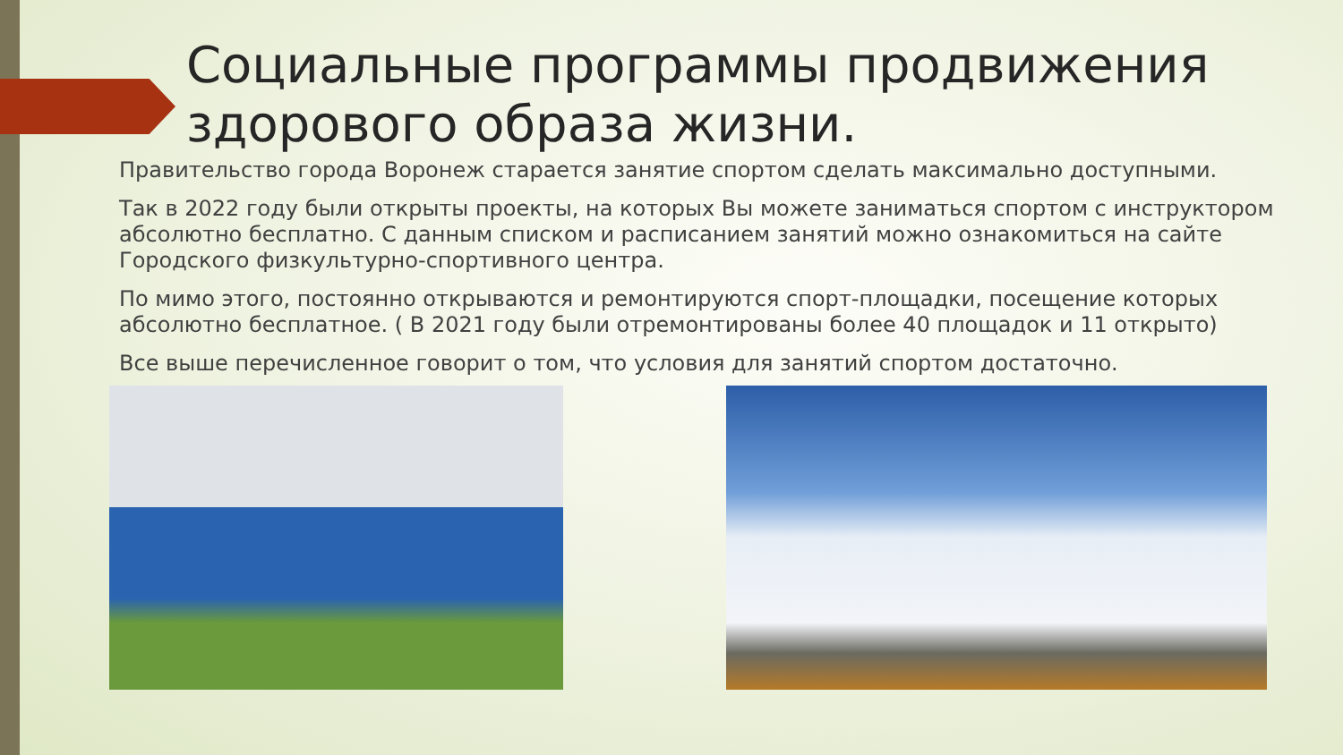Социальные программы продвижения здорового образа жизни.
Правительство города Воронеж старается занятие спортом сделать максимально доступными.
Так в 2022 году были открыты проекты, на которых Вы можете заниматься спортом с инструктором абсолютно бесплатно. С данным списком и расписанием занятий можно ознакомиться на сайте Городского физкультурно-спортивного центра.
По мимо этого, постоянно открываются и ремонтируются спорт-площадки, посещение которых абсолютно бесплатное. ( В 2021 году были отремонтированы более 40 площадок и 11 открыто)
Все выше перечисленное говорит о том, что условия для занятий спортом достаточно.